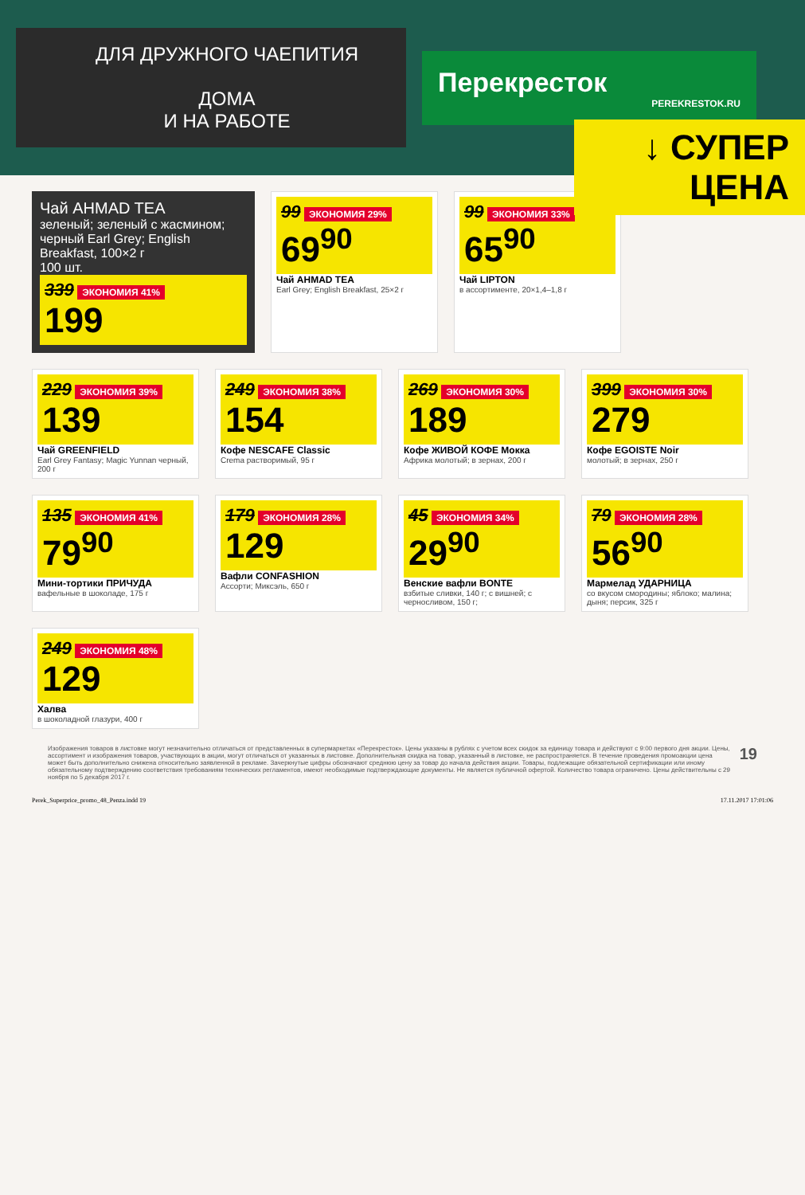ДЛЯ ДРУЖНОГО ЧАЕПИТИЯ
ДОМА
И НА РАБОТЕ
Перекресток
PEREKRESTOK.RU
↓ СУПЕР ЦЕНА
Чай AHMAD TEA
зеленый; зеленый с жасмином; черный Earl Grey; English Breakfast, 100×2 г
100 шт.
339 ЭКОНОМИЯ 41%
199
99 ЭКОНОМИЯ 29%
69<sup>90</sup>
Чай AHMAD TEA
Earl Grey; English Breakfast, 25×2 г
99 ЭКОНОМИЯ 33%
65<sup>90</sup>
Чай LIPTON
в ассортименте, 20×1,4–1,8 г
229 ЭКОНОМИЯ 39%
139
Чай GREENFIELD
Earl Grey Fantasy; Magic Yunnan черный, 200 г
249 ЭКОНОМИЯ 38%
154
Кофе NESCAFE Classic
Crema растворимый, 95 г
269 ЭКОНОМИЯ 30%
189
Кофе ЖИВОЙ КОФЕ Мокка
Африка молотый; в зернах, 200 г
399 ЭКОНОМИЯ 30%
279
Кофе EGOISTE Noir
молотый; в зернах, 250 г
135 ЭКОНОМИЯ 41%
79<sup>90</sup>
Мини-тортики ПРИЧУДА
вафельные в шоколаде, 175 г
179 ЭКОНОМИЯ 28%
129
Вафли CONFASHION
Ассорти; Миксэль, 650 г
45 ЭКОНОМИЯ 34%
29<sup>90</sup>
Венские вафли BONTE
взбитые сливки, 140 г; с вишней; с черносливом, 150 г;
79 ЭКОНОМИЯ 28%
56<sup>90</sup>
Мармелад УДАРНИЦА
со вкусом смородины; яблоко; малина; дыня; персик, 325 г
249 ЭКОНОМИЯ 48%
129
Халва
в шоколадной глазури, 400 г
Изображения товаров в листовке могут незначительно отличаться от представленных в супермаркетах «Перекресток». Цены указаны в рублях с учетом всех скидок за единицу товара и действуют с 9:00 первого дня акции. Цены, ассортимент и изображения товаров, участвующих в акции, могут отличаться от указанных в листовке. Дополнительная скидка на товар, указанный в листовке, не распространяется. В течение проведения промоакции цена может быть дополнительно снижена относительно заявленной в рекламе. Зачеркнутые цифры обозначают среднюю цену за товар до начала действия акции. Товары, подлежащие обязательной сертификации или иному обязательному подтверждению соответствия требованиям технических регламентов, имеют необходимые подтверждающие документы. Не является публичной офертой. Количество товара ограничено. Цены действительны с 29 ноября по 5 декабря 2017 г.
19
Perek_Superprice_promo_48_Penza.indd 19 17.11.2017 17:01:06